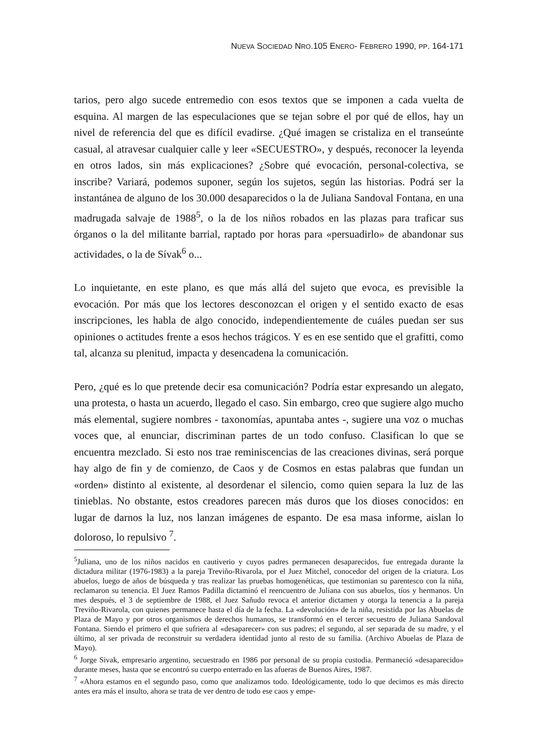NUEVA SOCIEDAD NRO.105 ENERO- FEBRERO 1990, PP. 164-171
tarios, pero algo sucede entremedio con esos textos que se imponen a cada vuelta de esquina. Al margen de las especulaciones que se tejan sobre el por qué de ellos, hay un nivel de referencia del que es difícil evadirse. ¿Qué imagen se cristaliza en el transeúnte casual, al atravesar cualquier calle y leer «SECUESTRO», y después, reconocer la leyenda en otros lados, sin más explicaciones? ¿Sobre qué evocación, personal-colectiva, se inscribe? Variará, podemos suponer, según los sujetos, según las historias. Podrá ser la instantánea de alguno de los 30.000 desaparecidos o la de Juliana Sandoval Fontana, en una madrugada salvaje de 1988<sup>5</sup>, o la de los niños robados en las plazas para traficar sus órganos o la del militante barrial, raptado por horas para «persuadirlo» de abandonar sus actividades, o la de Sívak<sup>6</sup> o...
Lo inquietante, en este plano, es que más allá del sujeto que evoca, es previsible la evocación. Por más que los lectores desconozcan el origen y el sentido exacto de esas inscripciones, les habla de algo conocido, independientemente de cuáles puedan ser sus opiniones o actitudes frente a esos hechos trágicos. Y es en ese sentido que el grafitti, como tal, alcanza su plenitud, impacta y desencadena la comunicación.
Pero, ¿qué es lo que pretende decir esa comunicación? Podría estar expresando un alegato, una protesta, o hasta un acuerdo, llegado el caso. Sin embargo, creo que sugiere algo mucho más elemental, sugiere nombres - taxonomías, apuntaba antes -, sugiere una voz o muchas voces que, al enunciar, discriminan partes de un todo confuso. Clasifican lo que se encuentra mezclado. Si esto nos trae reminiscencias de las creaciones divinas, será porque hay algo de fin y de comienzo, de Caos y de Cosmos en estas palabras que fundan un «orden» distinto al existente, al desordenar el silencio, como quien separa la luz de las tinieblas. No obstante, estos creadores parecen más duros que los dioses conocidos: en lugar de darnos la luz, nos lanzan imágenes de espanto. De esa masa informe, aislan lo doloroso, lo repulsivo <sup>7</sup>.
<sup>5</sup> Juliana, uno de los niños nacidos en cautiverio y cuyos padres permanecen desaparecidos, fue entregada durante la dictadura militar (1976-1983) a la pareja Treviño-Rivarola, por el Juez Mitchel, conocedor del origen de la criatura. Los abuelos, luego de años de búsqueda y tras realizar las pruebas homogenéticas, que testimonian su parentesco con la niña, reclamaron su tenencia. El Juez Ramos Padilla dictaminó el reencuentro de Juliana con sus abuelos, tíos y hermanos. Un mes después, el 3 de septiembre de 1988, el Juez Sañudo revoca el anterior dictamen y otorga la tenencia a la pareja Treviño-Rivarola, con quienes permanece hasta el día de la fecha. La «devolución» de la niña, resistida por las Abuelas de Plaza de Mayo y por otros organismos de derechos humanos, se transformó en el tercer secuestro de Juliana Sandoval Fontana. Siendo el primero el que sufriera al «desaparecer» con sus padres; el segundo, al ser separada de su madre, y el último, al ser privada de reconstruir su verdadera identidad junto al resto de su familia. (Archivo Abuelas de Plaza de Mayo).
<sup>6</sup> Jorge Sivak, empresario argentino, secuestrado en 1986 por personal de su propia custodia. Permaneció «desaparecido» durante meses, hasta que se encontró su cuerpo enterrado en las afueras de Buenos Aires, 1987.
<sup>7</sup> «Ahora estamos en el segundo paso, como que analizamos todo. Ideológicamente, todo lo que decimos es más directo antes era más el insulto, ahora se trata de ver dentro de todo ese caos y empe-